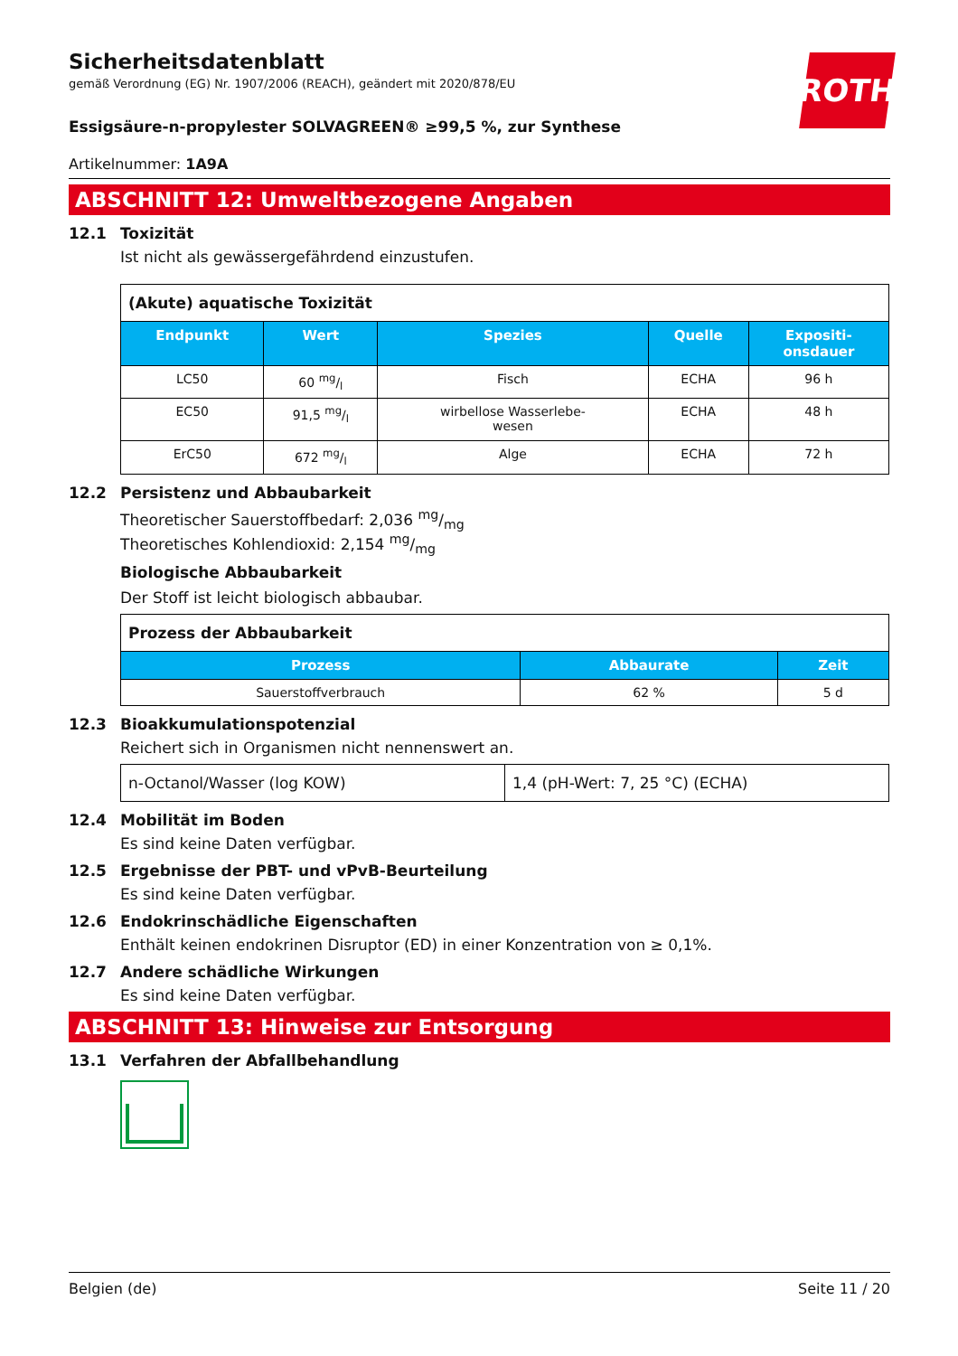Sicherheitsdatenblatt
gemäß Verordnung (EG) Nr. 1907/2006 (REACH), geändert mit 2020/878/EU
ROTH
Essigsäure-n-propylester SOLVAGREEN® ≥99,5 %, zur Synthese
Artikelnummer: 1A9A
ABSCHNITT 12: Umweltbezogene Angaben
12.1 Toxizität
Ist nicht als gewässergefährdend einzustufen.
| (Akute) aquatische Toxizität | | | | |
| Endpunkt | Wert | Spezies | Quelle | Expositi- onsdauer |
| LC50 | 60 mg/l | Fisch | ECHA | 96 h |
| EC50 | 91,5 mg/l | wirbellose Wasserlebe- wesen | ECHA | 48 h |
| ErC50 | 672 mg/l | Alge | ECHA | 72 h |
12.2 Persistenz und Abbaubarkeit
Theoretischer Sauerstoffbedarf: 2,036 mg/mg
Theoretisches Kohlendioxid: 2,154 mg/mg
Biologische Abbaubarkeit
Der Stoff ist leicht biologisch abbaubar.
| Prozess der Abbaubarkeit | | |
| Prozess | Abbaurate | Zeit |
| Sauerstoffverbrauch | 62 % | 5 d |
12.3 Bioakkumulationspotenzial
Reichert sich in Organismen nicht nennenswert an.
| n-Octanol/Wasser (log KOW) | 1,4 (pH-Wert: 7, 25 °C) (ECHA) |
12.4 Mobilität im Boden
Es sind keine Daten verfügbar.
12.5 Ergebnisse der PBT- und vPvB-Beurteilung
Es sind keine Daten verfügbar.
12.6 Endokrinschädliche Eigenschaften
Enthält keinen endokrinen Disruptor (ED) in einer Konzentration von ≥ 0,1%.
12.7 Andere schädliche Wirkungen
Es sind keine Daten verfügbar.
ABSCHNITT 13: Hinweise zur Entsorgung
13.1 Verfahren der Abfallbehandlung
Belgien (de) Seite 11 / 20